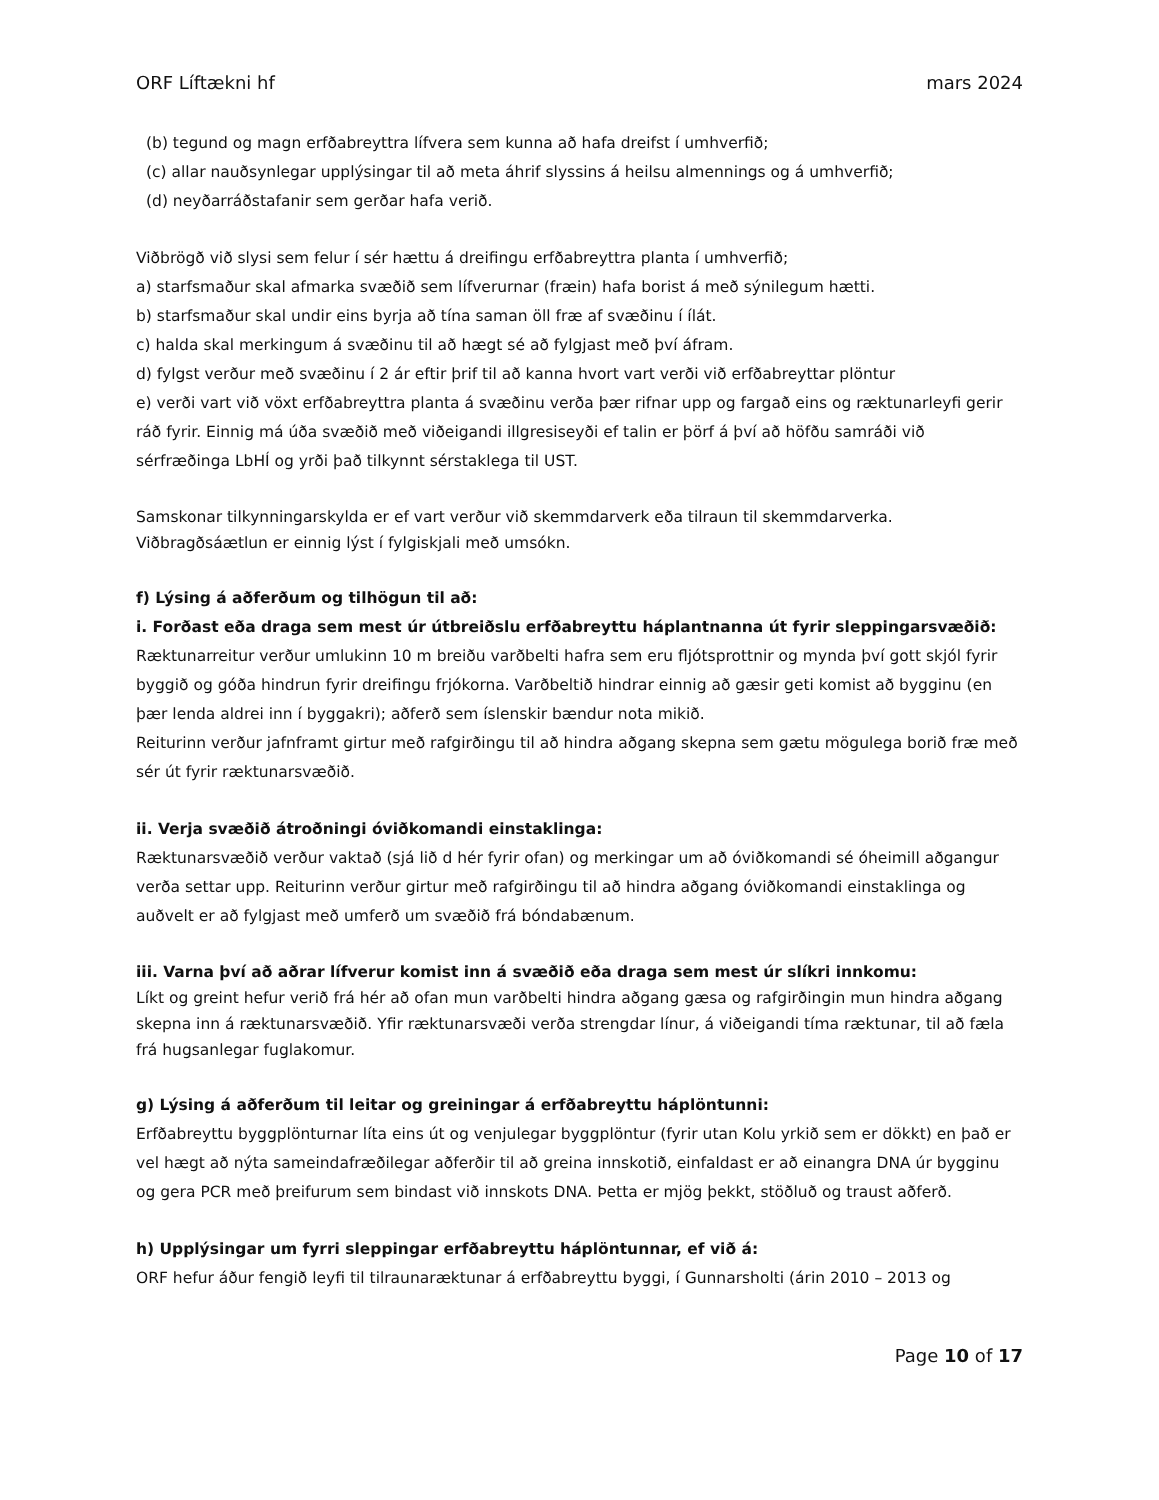ORF Líftækni hf mars 2024
(b) tegund og magn erfðabreyttra lífvera sem kunna að hafa dreifst í umhverfið;
(c) allar nauðsynlegar upplýsingar til að meta áhrif slyssins á heilsu almennings og á umhverfið;
(d) neyðarráðstafanir sem gerðar hafa verið.
Viðbrögð við slysi sem felur í sér hættu á dreifingu erfðabreyttra planta í umhverfið;
a) starfsmaður skal afmarka svæðið sem lífverurnar (fræin) hafa borist á með sýnilegum hætti.
b) starfsmaður skal undir eins byrja að tína saman öll fræ af svæðinu í ílát.
c) halda skal merkingum á svæðinu til að hægt sé að fylgjast með því áfram.
d) fylgst verður með svæðinu í 2 ár eftir þrif til að kanna hvort vart verði við erfðabreyttar plöntur
e) verði vart við vöxt erfðabreyttra planta á svæðinu verða þær rifnar upp og fargað eins og ræktunarleyfi gerir ráð fyrir. Einnig má úða svæðið með viðeigandi illgresiseyði ef talin er þörf á því að höfðu samráði við sérfræðinga LbHÍ og yrði það tilkynnt sérstaklega til UST.
Samskonar tilkynningarskylda er ef vart verður við skemmdarverk eða tilraun til skemmdarverka. Viðbragðsáætlun er einnig lýst í fylgiskjali með umsókn.
f) Lýsing á aðferðum og tilhögun til að:
i. Forðast eða draga sem mest úr útbreiðslu erfðabreyttu háplantnanna út fyrir sleppingarsvæðið:
Ræktunarreitur verður umlukinn 10 m breiðu varðbelti hafra sem eru fljótsprottnir og mynda því gott skjól fyrir byggið og góða hindrun fyrir dreifingu frjókorna. Varðbeltið hindrar einnig að gæsir geti komist að bygginu (en þær lenda aldrei inn í byggakri); aðferð sem íslenskir bændur nota mikið.
Reiturinn verður jafnframt girtur með rafgirðingu til að hindra aðgang skepna sem gætu mögulega borið fræ með sér út fyrir ræktunarsvæðið.
ii. Verja svæðið átroðningi óviðkomandi einstaklinga:
Ræktunarsvæðið verður vaktað (sjá lið d hér fyrir ofan) og merkingar um að óviðkomandi sé óheimill aðgangur verða settar upp. Reiturinn verður girtur með rafgirðingu til að hindra aðgang óviðkomandi einstaklinga og auðvelt er að fylgjast með umferð um svæðið frá bóndabænum.
iii. Varna því að aðrar lífverur komist inn á svæðið eða draga sem mest úr slíkri innkomu:
Líkt og greint hefur verið frá hér að ofan mun varðbelti hindra aðgang gæsa og rafgirðingin mun hindra aðgang skepna inn á ræktunarsvæðið. Yfir ræktunarsvæði verða strengdar línur, á viðeigandi tíma ræktunar, til að fæla frá hugsanlegar fuglakomur.
g) Lýsing á aðferðum til leitar og greiningar á erfðabreyttu háplöntunni:
Erfðabreyttu byggplönturnar líta eins út og venjulegar byggplöntur (fyrir utan Kolu yrkið sem er dökkt) en það er vel hægt að nýta sameindafræðilegar aðferðir til að greina innskotið, einfaldast er að einangra DNA úr bygginu og gera PCR með þreifurum sem bindast við innskots DNA. Þetta er mjög þekkt, stöðluð og traust aðferð.
h) Upplýsingar um fyrri sleppingar erfðabreyttu háplöntunnar, ef við á:
ORF hefur áður fengið leyfi til tilraunaræktunar á erfðabreyttu byggi, í Gunnarsholti (árin 2010 – 2013 og
Page 10 of 17